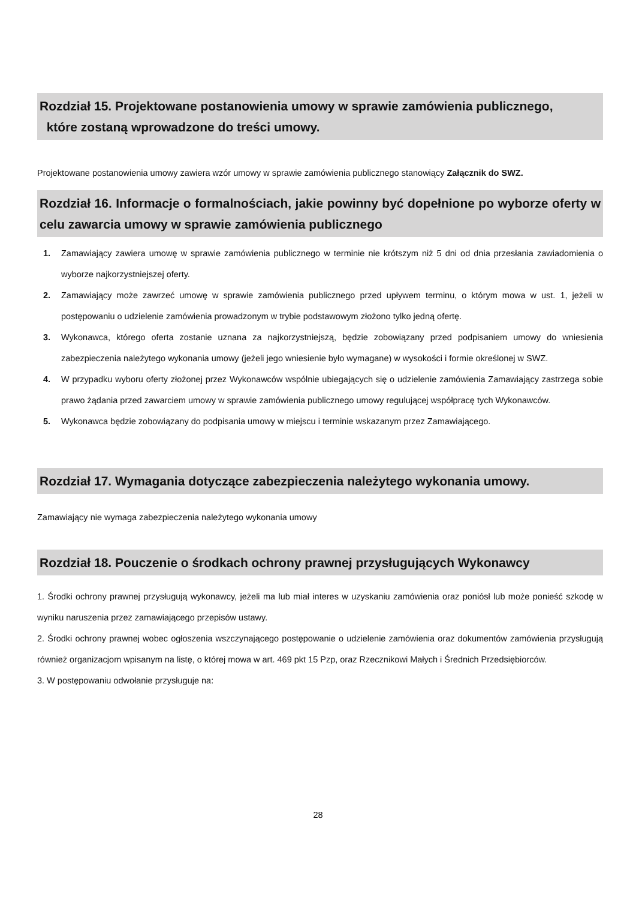Rozdział 15. Projektowane postanowienia umowy w sprawie zamówienia publicznego,
które zostaną wprowadzone do treści umowy.
Projektowane postanowienia umowy zawiera wzór umowy w sprawie zamówienia publicznego stanowiący Załącznik do SWZ.
Rozdział 16. Informacje o formalnościach, jakie powinny być dopełnione po wyborze oferty w celu zawarcia umowy w sprawie zamówienia publicznego
1. Zamawiający zawiera umowę w sprawie zamówienia publicznego w terminie nie krótszym niż 5 dni od dnia przesłania zawiadomienia o wyborze najkorzystniejszej oferty.
2. Zamawiający może zawrzeć umowę w sprawie zamówienia publicznego przed upływem terminu, o którym mowa w ust. 1, jeżeli w postępowaniu o udzielenie zamówienia prowadzonym w trybie podstawowym złożono tylko jedną ofertę.
3. Wykonawca, którego oferta zostanie uznana za najkorzystniejszą, będzie zobowiązany przed podpisaniem umowy do wniesienia zabezpieczenia należytego wykonania umowy (jeżeli jego wniesienie było wymagane) w wysokości i formie określonej w SWZ.
4. W przypadku wyboru oferty złożonej przez Wykonawców wspólnie ubiegających się o udzielenie zamówienia Zamawiający zastrzega sobie prawo żądania przed zawarciem umowy w sprawie zamówienia publicznego umowy regulującej współpracę tych Wykonawców.
5. Wykonawca będzie zobowiązany do podpisania umowy w miejscu i terminie wskazanym przez Zamawiającego.
Rozdział 17. Wymagania dotyczące zabezpieczenia należytego wykonania umowy.
Zamawiający nie wymaga zabezpieczenia należytego wykonania umowy
Rozdział 18. Pouczenie o środkach ochrony prawnej przysługujących Wykonawcy
1. Środki ochrony prawnej przysługują wykonawcy, jeżeli ma lub miał interes w uzyskaniu zamówienia oraz poniósł lub może ponieść szkodę w wyniku naruszenia przez zamawiającego przepisów ustawy.
2. Środki ochrony prawnej wobec ogłoszenia wszczynającego postępowanie o udzielenie zamówienia oraz dokumentów zamówienia przysługują również organizacjom wpisanym na listę, o której mowa w art. 469 pkt 15 Pzp, oraz Rzecznikowi Małych i Średnich Przedsiębiorców.
3. W postępowaniu odwołanie przysługuje na:
28